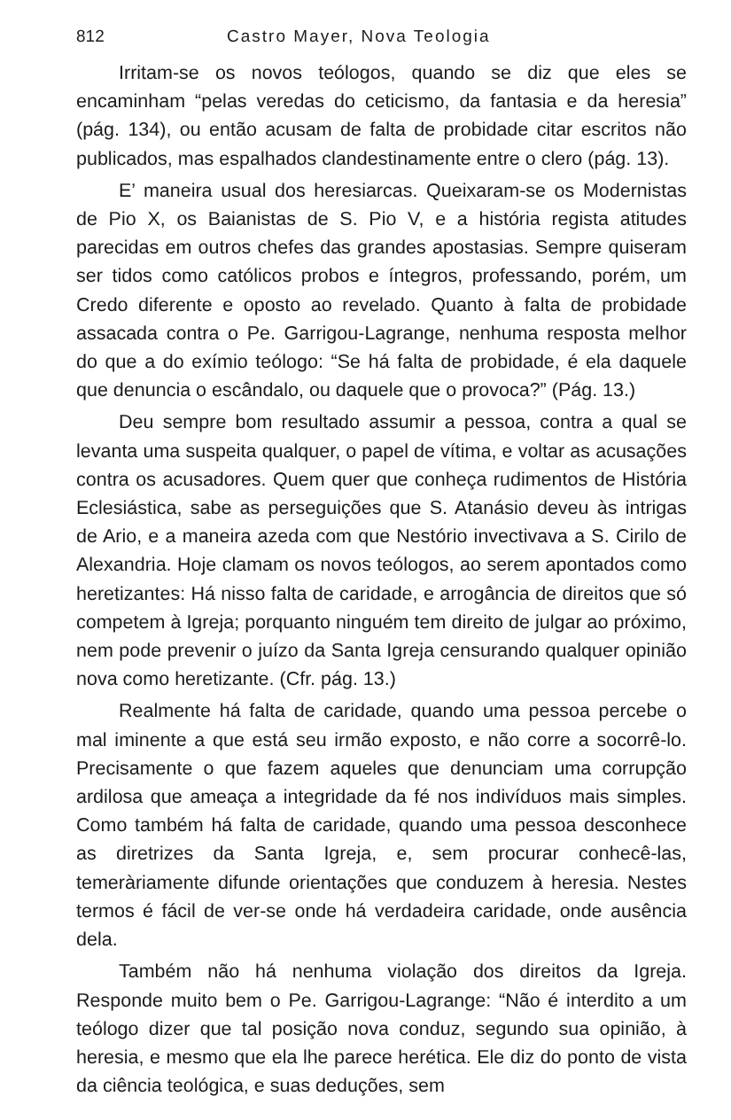812 Castro Mayer, Nova Teologia
Irritam-se os novos teólogos, quando se diz que eles se encaminham “pelas veredas do ceticismo, da fantasia e da heresia” (pág. 134), ou então acusam de falta de probidade citar escritos não publicados, mas espalhados clandestinamente entre o clero (pág. 13).
E’ maneira usual dos heresiarcas. Queixaram-se os Modernistas de Pio X, os Baianistas de S. Pio V, e a história regista atitudes parecidas em outros chefes das grandes apostasias. Sempre quiseram ser tidos como católicos probos e íntegros, professando, porém, um Credo diferente e oposto ao revelado. Quanto à falta de probidade assacada contra o Pe. Garrigou-Lagrange, nenhuma resposta melhor do que a do exímio teólogo: “Se há falta de probidade, é ela daquele que denuncia o escândalo, ou daquele que o provoca?” (Pág. 13.)
Deu sempre bom resultado assumir a pessoa, contra a qual se levanta uma suspeita qualquer, o papel de vítima, e voltar as acusações contra os acusadores. Quem quer que conheça rudimentos de História Eclesiástica, sabe as perseguições que S. Atanásio deveu às intrigas de Ario, e a maneira azeda com que Nestório invectivava a S. Cirilo de Alexandria. Hoje clamam os novos teólogos, ao serem apontados como heretizantes: Há nisso falta de caridade, e arrogância de direitos que só competem à Igreja; porquanto ninguém tem direito de julgar ao próximo, nem pode prevenir o juízo da Santa Igreja censurando qualquer opinião nova como heretizante. (Cfr. pág. 13.)
Realmente há falta de caridade, quando uma pessoa percebe o mal iminente a que está seu irmão exposto, e não corre a socorrê-lo. Precisamente o que fazem aqueles que denunciam uma corrupção ardilosa que ameaça a integridade da fé nos indivíduos mais simples. Como também há falta de caridade, quando uma pessoa desconhece as diretrizes da Santa Igreja, e, sem procurar conhecê-las, temeràriamente difunde orientações que conduzem à heresia. Nestes termos é fácil de ver-se onde há verdadeira caridade, onde ausência dela.
Também não há nenhuma violação dos direitos da Igreja. Responde muito bem o Pe. Garrigou-Lagrange: “Não é interdito a um teólogo dizer que tal posição nova conduz, segundo sua opinião, à heresia, e mesmo que ela lhe parece herética. Ele diz do ponto de vista da ciência teológica, e suas deduções, sem